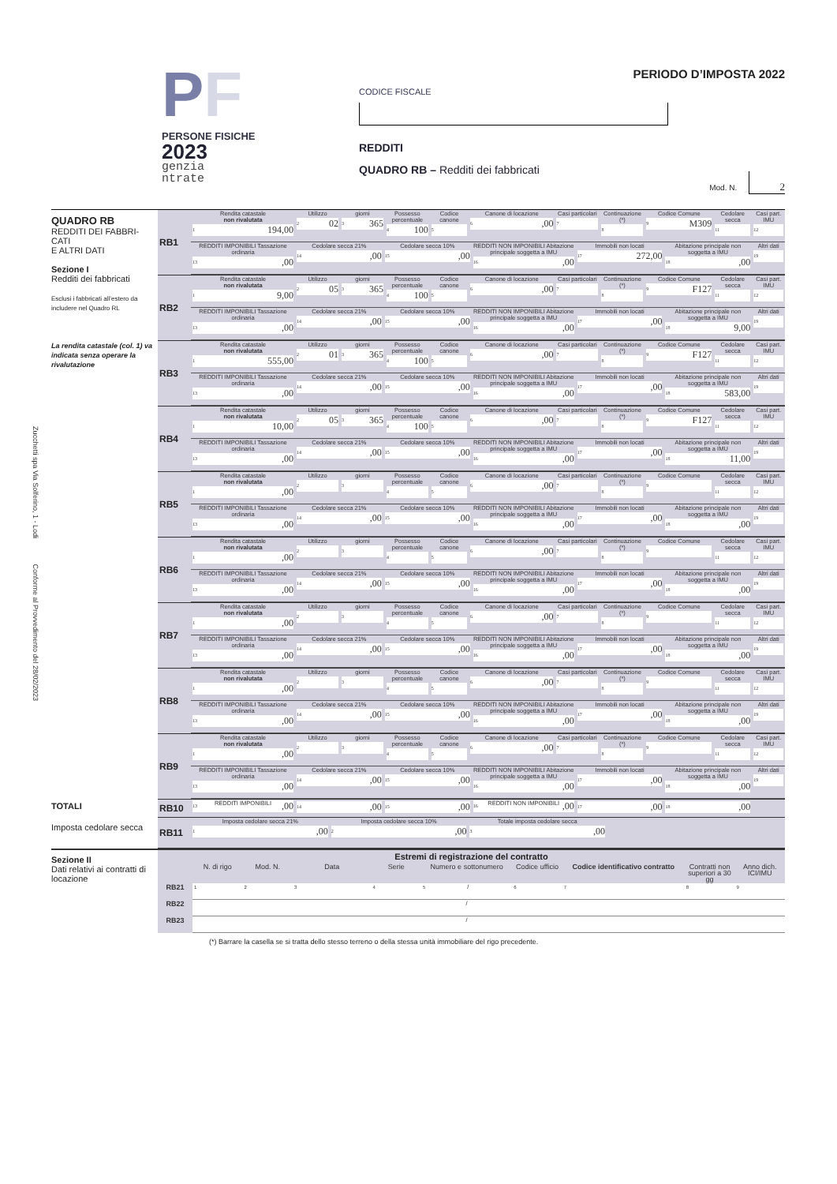Zucchetti spa Via Solferino, 1 - Lodi Conforme al Provvedimento del 28/02/2023
PF
PERSONE FISICHE
2023
genzia
ntrate
PERIODO D’IMPOSTA 2022
CODICE FISCALE
REDDITI
QUADRO RB – Redditi dei fabbricati
Mod. N. 2
QUADRO RB
REDDITI DEI FABBRI-
CATI
E ALTRI DATI
Sezione I
Redditi dei fabbricati
Esclusi i fabbricati all’estero da includere nel Quadro RL
La rendita catastale (col. 1) va indicata senza operare la rivalutazione
RB1
| Rendita catastale non rivalutata 1 194,00 | Utilizzo 2 02 | giorni 3 365 | Possesso percentuale 4 100 | Codice canone 5 | Canone di locazione 6 ,00 | Casi particolari 7 | Continuazione (*) 8 | Codice Comune 9 M309 | Cedolare secca 11 | Casi part. IMU 12 |
| REDDITI IMPONIBILI Tassazione ordinaria 13 ,00 | Cedolare secca 21% 14 ,00 | Cedolare secca 10% 15 ,00 | REDDITI NON IMPONIBILI Abitazione principale soggetta a IMU 16 ,00 | Immobili non locati 17 272,00 | Abitazione principale non soggetta a IMU 18 ,00 | Altri dati 19 |
RB2
| Rendita catastale non rivalutata 1 9,00 | Utilizzo 2 05 | giorni 3 365 | Possesso percentuale 4 100 | Codice canone 5 | Canone di locazione 6 ,00 | Casi particolari 7 | Continuazione (*) 8 | Codice Comune 9 F127 | Cedolare secca 11 | Casi part. IMU 12 |
| REDDITI IMPONIBILI Tassazione ordinaria 13 ,00 | Cedolare secca 21% 14 ,00 | Cedolare secca 10% 15 ,00 | REDDITI NON IMPONIBILI Abitazione principale soggetta a IMU 16 ,00 | Immobili non locati 17 ,00 | Abitazione principale non soggetta a IMU 18 9,00 | Altri dati 19 |
RB3
| Rendita catastale non rivalutata 1 555,00 | Utilizzo 2 01 | giorni 3 365 | Possesso percentuale 4 100 | Codice canone 5 | Canone di locazione 6 ,00 | Casi particolari 7 | Continuazione (*) 8 | Codice Comune 9 F127 | Cedolare secca 11 | Casi part. IMU 12 |
| REDDITI IMPONIBILI Tassazione ordinaria 13 ,00 | Cedolare secca 21% 14 ,00 | Cedolare secca 10% 15 ,00 | REDDITI NON IMPONIBILI Abitazione principale soggetta a IMU 16 ,00 | Immobili non locati 17 ,00 | Abitazione principale non soggetta a IMU 18 583,00 | Altri dati 19 |
RB4
| Rendita catastale non rivalutata 1 10,00 | Utilizzo 2 05 | giorni 3 365 | Possesso percentuale 4 100 | Codice canone 5 | Canone di locazione 6 ,00 | Casi particolari 7 | Continuazione (*) 8 | Codice Comune 9 F127 | Cedolare secca 11 | Casi part. IMU 12 |
| REDDITI IMPONIBILI Tassazione ordinaria 13 ,00 | Cedolare secca 21% 14 ,00 | Cedolare secca 10% 15 ,00 | REDDITI NON IMPONIBILI Abitazione principale soggetta a IMU 16 ,00 | Immobili non locati 17 ,00 | Abitazione principale non soggetta a IMU 18 11,00 | Altri dati 19 |
RB5
| Rendita catastale non rivalutata 1 ,00 | Utilizzo 2 | giorni 3 | Possesso percentuale 4 | Codice canone 5 | Canone di locazione 6 ,00 | Casi particolari 7 | Continuazione (*) 8 | Codice Comune 9 | Cedolare secca 11 | Casi part. IMU 12 |
| REDDITI IMPONIBILI Tassazione ordinaria 13 ,00 | Cedolare secca 21% 14 ,00 | Cedolare secca 10% 15 ,00 | REDDITI NON IMPONIBILI Abitazione principale soggetta a IMU 16 ,00 | Immobili non locati 17 ,00 | Abitazione principale non soggetta a IMU 18 ,00 | Altri dati 19 |
RB6
| Rendita catastale non rivalutata 1 ,00 | Utilizzo 2 | giorni 3 | Possesso percentuale 4 | Codice canone 5 | Canone di locazione 6 ,00 | Casi particolari 7 | Continuazione (*) 8 | Codice Comune 9 | Cedolare secca 11 | Casi part. IMU 12 |
| REDDITI IMPONIBILI Tassazione ordinaria 13 ,00 | Cedolare secca 21% 14 ,00 | Cedolare secca 10% 15 ,00 | REDDITI NON IMPONIBILI Abitazione principale soggetta a IMU 16 ,00 | Immobili non locati 17 ,00 | Abitazione principale non soggetta a IMU 18 ,00 | Altri dati 19 |
RB7
| Rendita catastale non rivalutata 1 ,00 | Utilizzo 2 | giorni 3 | Possesso percentuale 4 | Codice canone 5 | Canone di locazione 6 ,00 | Casi particolari 7 | Continuazione (*) 8 | Codice Comune 9 | Cedolare secca 11 | Casi part. IMU 12 |
| REDDITI IMPONIBILI Tassazione ordinaria 13 ,00 | Cedolare secca 21% 14 ,00 | Cedolare secca 10% 15 ,00 | REDDITI NON IMPONIBILI Abitazione principale soggetta a IMU 16 ,00 | Immobili non locati 17 ,00 | Abitazione principale non soggetta a IMU 18 ,00 | Altri dati 19 |
RB8
| Rendita catastale non rivalutata 1 ,00 | Utilizzo 2 | giorni 3 | Possesso percentuale 4 | Codice canone 5 | Canone di locazione 6 ,00 | Casi particolari 7 | Continuazione (*) 8 | Codice Comune 9 | Cedolare secca 11 | Casi part. IMU 12 |
| REDDITI IMPONIBILI Tassazione ordinaria 13 ,00 | Cedolare secca 21% 14 ,00 | Cedolare secca 10% 15 ,00 | REDDITI NON IMPONIBILI Abitazione principale soggetta a IMU 16 ,00 | Immobili non locati 17 ,00 | Abitazione principale non soggetta a IMU 18 ,00 | Altri dati 19 |
RB9
| Rendita catastale non rivalutata 1 ,00 | Utilizzo 2 | giorni 3 | Possesso percentuale 4 | Codice canone 5 | Canone di locazione 6 ,00 | Casi particolari 7 | Continuazione (*) 8 | Codice Comune 9 | Cedolare secca 11 | Casi part. IMU 12 |
| REDDITI IMPONIBILI Tassazione ordinaria 13 ,00 | Cedolare secca 21% 14 ,00 | Cedolare secca 10% 15 ,00 | REDDITI NON IMPONIBILI Abitazione principale soggetta a IMU 16 ,00 | Immobili non locati 17 ,00 | Abitazione principale non soggetta a IMU 18 ,00 | Altri dati 19 |
TOTALI
RB10
| REDDITI IMPONIBILI 13 ,00 | 14 ,00 | 15 ,00 | REDDITI NON IMPONIBILI 16 ,00 | 17 ,00 | 18 ,00 | |
Imposta cedolare secca
RB11
| Imposta cedolare secca 21% 1 ,00 | Imposta cedolare secca 10% 2 ,00 | Totale imposta cedolare secca 3 ,00 |
Sezione II
Dati relativi ai contratti di locazione
Estremi di registrazione del contratto
| | N. di rigo | Mod. N. | Data | Serie | Numero e sottonumero | Codice ufficio | Codice identificativo contratto | Contratti non superiori a 30 gg | Anno dich. ICI/IMU |
| --- | --- | --- | --- | --- | --- | --- | --- | --- | --- |
| RB21 | 1 | 2 | 3 | 4 | 5 / | 6 | 7 | 8 | 9 |
| RB22 | | | | | / | | | | |
| RB23 | | | | | / | | | | |
(*) Barrare la casella se si tratta dello stesso terreno o della stessa unità immobiliare del rigo precedente.